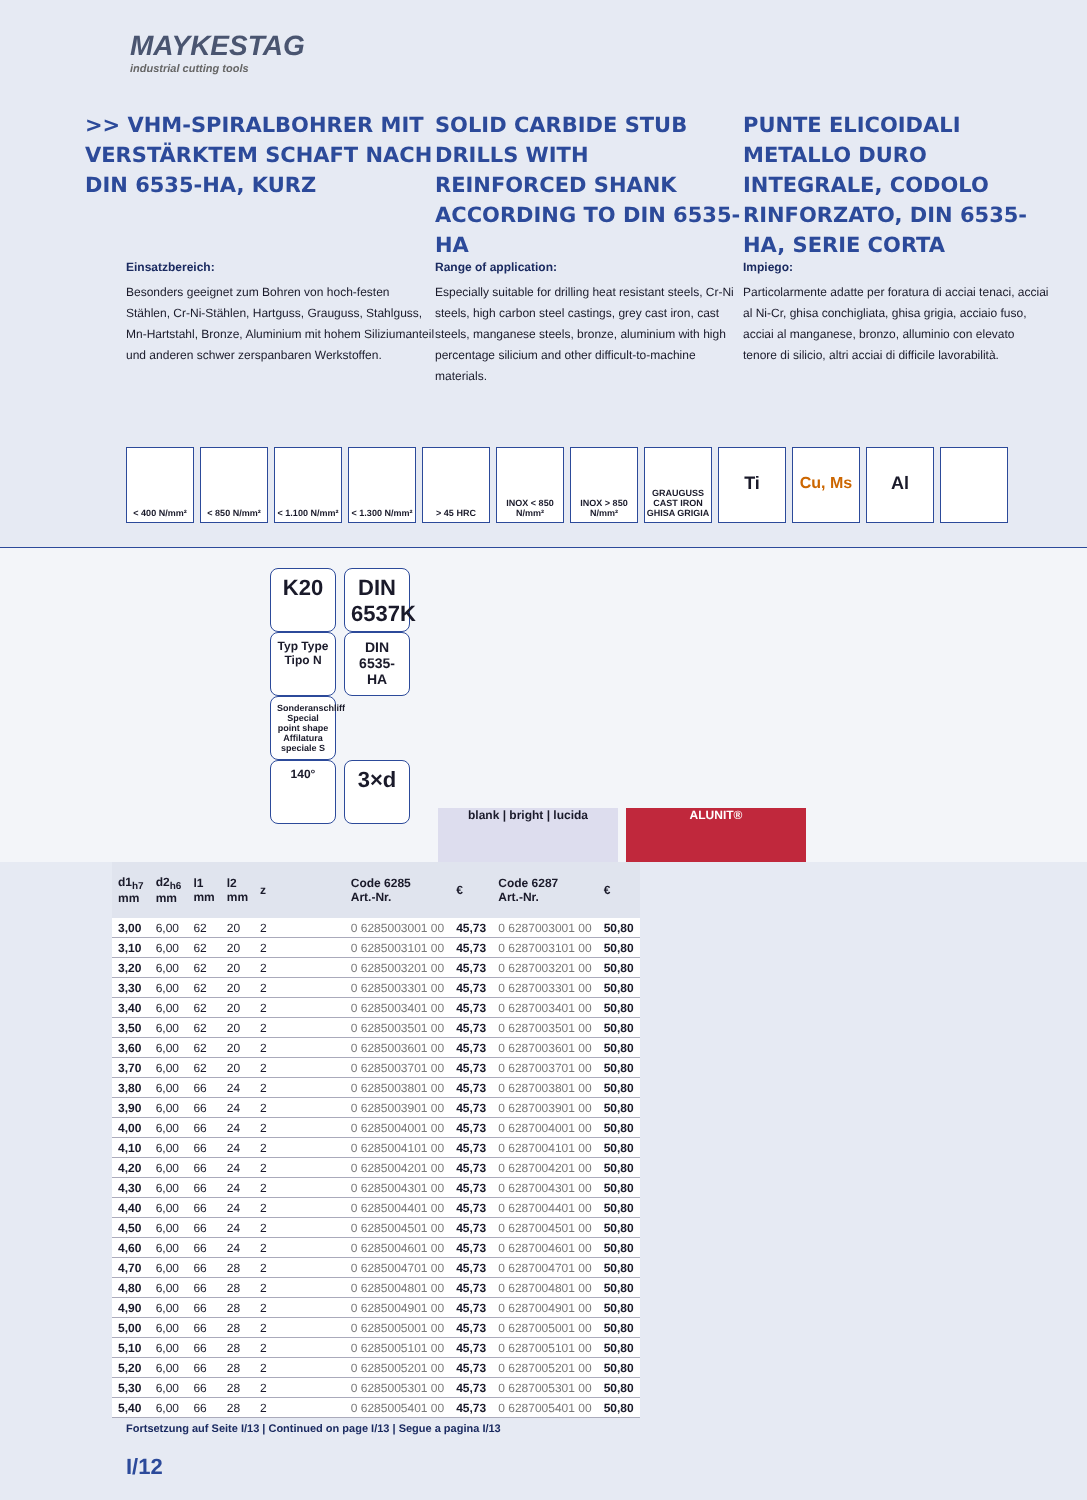MAYKESTAG
industrial cutting tools
>> VHM-SPIRALBOHRER MIT VERSTÄRKTEM SCHAFT NACH DIN 6535-HA, KURZ
Einsatzbereich:
Besonders geeignet zum Bohren von hoch-festen Stählen, Cr-Ni-Stählen, Hartguss, Grauguss, Stahlguss, Mn-Hartstahl, Bronze, Aluminium mit hohem Siliziumanteil und anderen schwer zerspanbaren Werkstoffen.
SOLID CARBIDE STUB DRILLS WITH REINFORCED SHANK ACCORDING TO DIN 6535-HA
Range of application:
Especially suitable for drilling heat resistant steels, Cr-Ni steels, high carbon steel castings, grey cast iron, cast steels, manganese steels, bronze, aluminium with high percentage silicium and other difficult-to-machine materials.
PUNTE ELICOIDALI METALLO DURO INTEGRALE, CODOLO RINFORZATO, DIN 6535-HA, SERIE CORTA
Impiego:
Particolarmente adatte per foratura di acciai tenaci, acciai al Ni-Cr, ghisa conchigliata, ghisa grigia, acciaio fuso, acciai al manganese, bronzo, alluminio con elevato tenore di silicio, altri acciai di difficile lavorabilità.
< 400 N/mm² < 850 N/mm² < 1.100 N/mm²
< 1.300 N/mm²
> 45 HRC INOX < 850 N/mm²
INOX > 850 N/mm²
GRAUGUSS CAST IRON GHISA GRIGIA
Ti Cu, Ms Al
K20
Typ Type Tipo N
Sonderanschliff Special point shape Affilatura speciale S
140°
DIN 6537K
DIN 6535-HA
3×d
blank | bright | lucida ALUNIT®
| d1<sub>h7</sub> mm | d2<sub>h6</sub> mm | l1 mm | l2 mm | z | | Code 6285 Art.-Nr. | € | Code 6287 Art.-Nr. | € |
| --- | --- | --- | --- | --- | --- | --- | --- | --- | --- |
| 3,00 | 6,00 | 62 | 20 | 2 | | 0 6285003001 00 | 45,73 | 0 6287003001 00 | 50,80 |
| 3,10 | 6,00 | 62 | 20 | 2 | | 0 6285003101 00 | 45,73 | 0 6287003101 00 | 50,80 |
| 3,20 | 6,00 | 62 | 20 | 2 | | 0 6285003201 00 | 45,73 | 0 6287003201 00 | 50,80 |
| 3,30 | 6,00 | 62 | 20 | 2 | | 0 6285003301 00 | 45,73 | 0 6287003301 00 | 50,80 |
| 3,40 | 6,00 | 62 | 20 | 2 | | 0 6285003401 00 | 45,73 | 0 6287003401 00 | 50,80 |
| 3,50 | 6,00 | 62 | 20 | 2 | | 0 6285003501 00 | 45,73 | 0 6287003501 00 | 50,80 |
| 3,60 | 6,00 | 62 | 20 | 2 | | 0 6285003601 00 | 45,73 | 0 6287003601 00 | 50,80 |
| 3,70 | 6,00 | 62 | 20 | 2 | | 0 6285003701 00 | 45,73 | 0 6287003701 00 | 50,80 |
| 3,80 | 6,00 | 66 | 24 | 2 | | 0 6285003801 00 | 45,73 | 0 6287003801 00 | 50,80 |
| 3,90 | 6,00 | 66 | 24 | 2 | | 0 6285003901 00 | 45,73 | 0 6287003901 00 | 50,80 |
| 4,00 | 6,00 | 66 | 24 | 2 | | 0 6285004001 00 | 45,73 | 0 6287004001 00 | 50,80 |
| 4,10 | 6,00 | 66 | 24 | 2 | | 0 6285004101 00 | 45,73 | 0 6287004101 00 | 50,80 |
| 4,20 | 6,00 | 66 | 24 | 2 | | 0 6285004201 00 | 45,73 | 0 6287004201 00 | 50,80 |
| 4,30 | 6,00 | 66 | 24 | 2 | | 0 6285004301 00 | 45,73 | 0 6287004301 00 | 50,80 |
| 4,40 | 6,00 | 66 | 24 | 2 | | 0 6285004401 00 | 45,73 | 0 6287004401 00 | 50,80 |
| 4,50 | 6,00 | 66 | 24 | 2 | | 0 6285004501 00 | 45,73 | 0 6287004501 00 | 50,80 |
| 4,60 | 6,00 | 66 | 24 | 2 | | 0 6285004601 00 | 45,73 | 0 6287004601 00 | 50,80 |
| 4,70 | 6,00 | 66 | 28 | 2 | | 0 6285004701 00 | 45,73 | 0 6287004701 00 | 50,80 |
| 4,80 | 6,00 | 66 | 28 | 2 | | 0 6285004801 00 | 45,73 | 0 6287004801 00 | 50,80 |
| 4,90 | 6,00 | 66 | 28 | 2 | | 0 6285004901 00 | 45,73 | 0 6287004901 00 | 50,80 |
| 5,00 | 6,00 | 66 | 28 | 2 | | 0 6285005001 00 | 45,73 | 0 6287005001 00 | 50,80 |
| 5,10 | 6,00 | 66 | 28 | 2 | | 0 6285005101 00 | 45,73 | 0 6287005101 00 | 50,80 |
| 5,20 | 6,00 | 66 | 28 | 2 | | 0 6285005201 00 | 45,73 | 0 6287005201 00 | 50,80 |
| 5,30 | 6,00 | 66 | 28 | 2 | | 0 6285005301 00 | 45,73 | 0 6287005301 00 | 50,80 |
| 5,40 | 6,00 | 66 | 28 | 2 | | 0 6285005401 00 | 45,73 | 0 6287005401 00 | 50,80 |
Fortsetzung auf Seite I/13 | Continued on page I/13 | Segue a pagina I/13
I/12